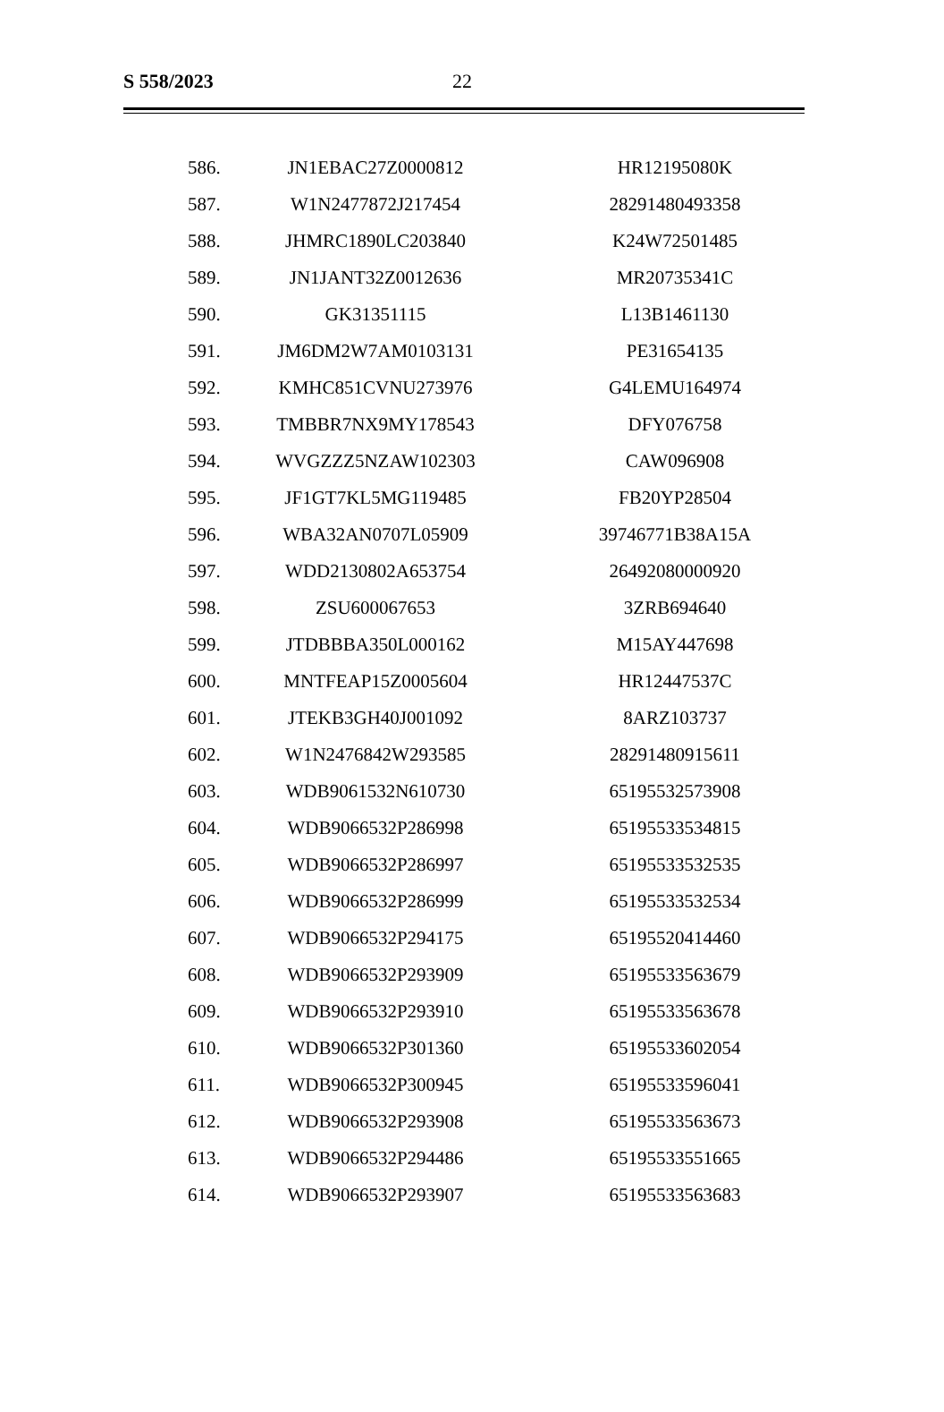S 558/2023 22
| 586. | JN1EBAC27Z0000812 | HR12195080K |
| 587. | W1N2477872J217454 | 28291480493358 |
| 588. | JHMRC1890LC203840 | K24W72501485 |
| 589. | JN1JANT32Z0012636 | MR20735341C |
| 590. | GK31351115 | L13B1461130 |
| 591. | JM6DM2W7AM0103131 | PE31654135 |
| 592. | KMHC851CVNU273976 | G4LEMU164974 |
| 593. | TMBBR7NX9MY178543 | DFY076758 |
| 594. | WVGZZZ5NZAW102303 | CAW096908 |
| 595. | JF1GT7KL5MG119485 | FB20YP28504 |
| 596. | WBA32AN0707L05909 | 39746771B38A15A |
| 597. | WDD2130802A653754 | 26492080000920 |
| 598. | ZSU600067653 | 3ZRB694640 |
| 599. | JTDBBBA350L000162 | M15AY447698 |
| 600. | MNTFEAP15Z0005604 | HR12447537C |
| 601. | JTEKB3GH40J001092 | 8ARZ103737 |
| 602. | W1N2476842W293585 | 28291480915611 |
| 603. | WDB9061532N610730 | 65195532573908 |
| 604. | WDB9066532P286998 | 65195533534815 |
| 605. | WDB9066532P286997 | 65195533532535 |
| 606. | WDB9066532P286999 | 65195533532534 |
| 607. | WDB9066532P294175 | 65195520414460 |
| 608. | WDB9066532P293909 | 65195533563679 |
| 609. | WDB9066532P293910 | 65195533563678 |
| 610. | WDB9066532P301360 | 65195533602054 |
| 611. | WDB9066532P300945 | 65195533596041 |
| 612. | WDB9066532P293908 | 65195533563673 |
| 613. | WDB9066532P294486 | 65195533551665 |
| 614. | WDB9066532P293907 | 65195533563683 |